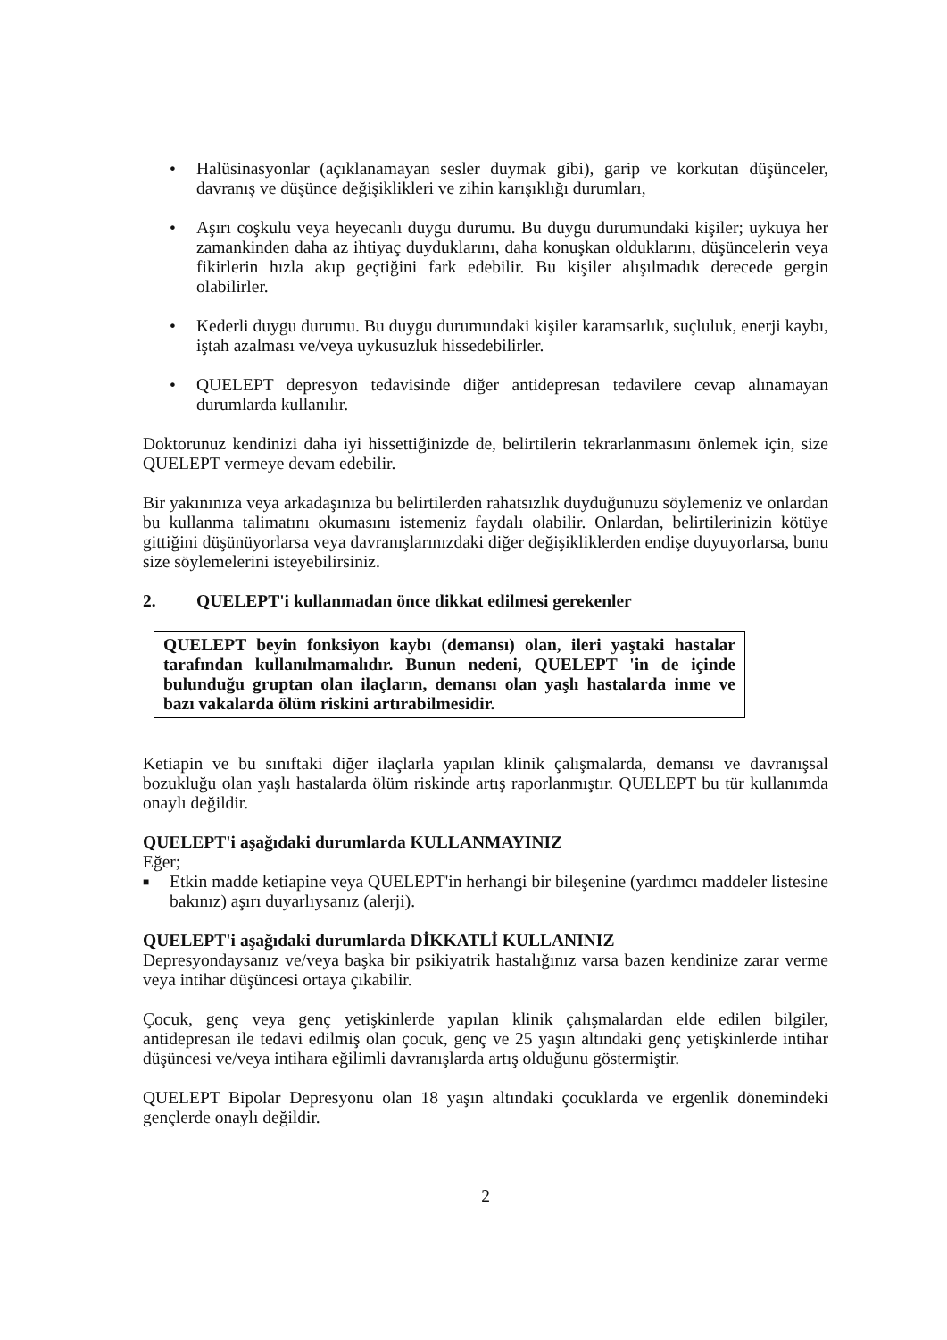• Halüsinasyonlar (açıklanamayan sesler duymak gibi), garip ve korkutan düşünceler, davranış ve düşünce değişiklikleri ve zihin karışıklığı durumları,
• Aşırı coşkulu veya heyecanlı duygu durumu. Bu duygu durumundaki kişiler; uykuya her zamankinden daha az ihtiyaç duyduklarını, daha konuşkan olduklarını, düşüncelerin veya fikirlerin hızla akıp geçtiğini fark edebilir. Bu kişiler alışılmadık derecede gergin olabilirler.
• Kederli duygu durumu. Bu duygu durumundaki kişiler karamsarlık, suçluluk, enerji kaybı, iştah azalması ve/veya uykusuzluk hissedebilirler.
• QUELEPT depresyon tedavisinde diğer antidepresan tedavilere cevap alınamayan durumlarda kullanılır.
Doktorunuz kendinizi daha iyi hissettiğinizde de, belirtilerin tekrarlanmasını önlemek için, size QUELEPT vermeye devam edebilir.
Bir yakınınıza veya arkadaşınıza bu belirtilerden rahatsızlık duyduğunuzu söylemeniz ve onlardan bu kullanma talimatını okumasını istemeniz faydalı olabilir. Onlardan, belirtilerinizin kötüye gittiğini düşünüyorlarsa veya davranışlarınızdaki diğer değişikliklerden endişe duyuyorlarsa, bunu size söylemelerini isteyebilirsiniz.
2. QUELEPT'i kullanmadan önce dikkat edilmesi gerekenler
QUELEPT beyin fonksiyon kaybı (demansı) olan, ileri yaştaki hastalar tarafından kullanılmamalıdır. Bunun nedeni, QUELEPT 'in de içinde bulunduğu gruptan olan ilaçların, demansı olan yaşlı hastalarda inme ve bazı vakalarda ölüm riskini artırabilmesidir.
Ketiapin ve bu sınıftaki diğer ilaçlarla yapılan klinik çalışmalarda, demansı ve davranışsal bozukluğu olan yaşlı hastalarda ölüm riskinde artış raporlanmıştır. QUELEPT bu tür kullanımda onaylı değildir.
QUELEPT'i aşağıdaki durumlarda KULLANMAYINIZ
Eğer;
■ Etkin madde ketiapine veya QUELEPT'in herhangi bir bileşenine (yardımcı maddeler listesine bakınız) aşırı duyarlıysanız (alerji).
QUELEPT'i aşağıdaki durumlarda DİKKATLİ KULLANINIZ
Depresyondaysanız ve/veya başka bir psikiyatrik hastalığınız varsa bazen kendinize zarar verme veya intihar düşüncesi ortaya çıkabilir.
Çocuk, genç veya genç yetişkinlerde yapılan klinik çalışmalardan elde edilen bilgiler, antidepresan ile tedavi edilmiş olan çocuk, genç ve 25 yaşın altındaki genç yetişkinlerde intihar düşüncesi ve/veya intihara eğilimli davranışlarda artış olduğunu göstermiştir.
QUELEPT Bipolar Depresyonu olan 18 yaşın altındaki çocuklarda ve ergenlik dönemindeki gençlerde onaylı değildir.
2